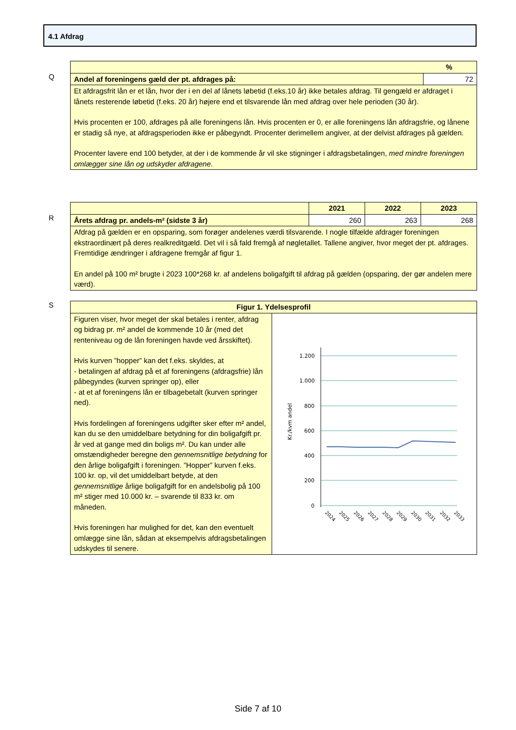4.1 Afdrag
Q
| % | |
| --- | --- |
| Andel af foreningens gæld der pt. afdrages på: | 72 |
| Et afdragsfrit lån er et lån, hvor der i en del af lånets løbetid (f.eks.10 år) ikke betales afdrag. Til gengæld er afdraget i lånets resterende løbetid (f.eks. 20 år) højere end et tilsvarende lån med afdrag over hele perioden (30 år). Hvis procenten er 100, afdrages på alle foreningens lån. Hvis procenten er 0, er alle foreningens lån afdragsfrie, og lånene er stadig så nye, at afdragsperioden ikke er påbegyndt. Procenter derimellem angiver, at der delvist afdrages på gælden. Procenter lavere end 100 betyder, at der i de kommende år vil ske stigninger i afdragsbetalingen, med mindre foreningen omlægger sine lån og udskyder afdragene . | |
R
| | 2021 | 2022 | 2023 |
| --- | --- | --- | --- |
| Årets afdrag pr. andels-m² (sidste 3 år) | 260 | 263 | 268 |
| Afdrag på gælden er en opsparing, som forøger andelenes værdi tilsvarende. I nogle tilfælde afdrager foreningen ekstraordinært på deres realkreditgæld. Det vil i så fald fremgå af nøgletallet. Tallene angiver, hvor meget der pt. afdrages. Fremtidige ændringer i afdragene fremgår af figur 1. En andel på 100 m² brugte i 2023 100*268 kr. af andelens boligafgift til afdrag på gælden (opsparing, der gør andelen mere værd). | | | |
S
| Figur 1. Ydelsesprofil | |
| --- | --- |
| Figuren viser, hvor meget der skal betales i renter, afdrag og bidrag pr. m² andel de kommende 10 år (med det renteniveau og de lån foreningen havde ved årsskiftet). Hvis kurven ”hopper” kan det f.eks. skyldes, at - betalingen af afdrag på et af foreningens (afdragsfrie) lån påbegyndes (kurven springer op), eller - at et af foreningens lån er tilbagebetalt (kurven springer ned). Hvis fordelingen af foreningens udgifter sker efter m² andel, kan du se den umiddelbare betydning for din boligafgift pr. år ved at gange med din boligs m². Du kan under alle omstændigheder beregne den gennemsnitlige betydning for den årlige boligafgift i foreningen. ”Hopper” kurven f.eks. 100 kr. op, vil det umiddelbart betyde, at den gennemsnitlige årlige boligafgift for en andelsbolig på 100 m² stiger med 10.000 kr. – svarende til 833 kr. om måneden. Hvis foreningen har mulighed for det, kan den eventuelt omlægge sine lån, sådan at eksempelvis afdragsbetalingen udskydes til senere. | Kr./kvm andel 1.200 1.000 800 600 400 200 0 2024 2025 2026 2027 2028 2029 2030 2031 2032 2033 |
Side 7 af 10